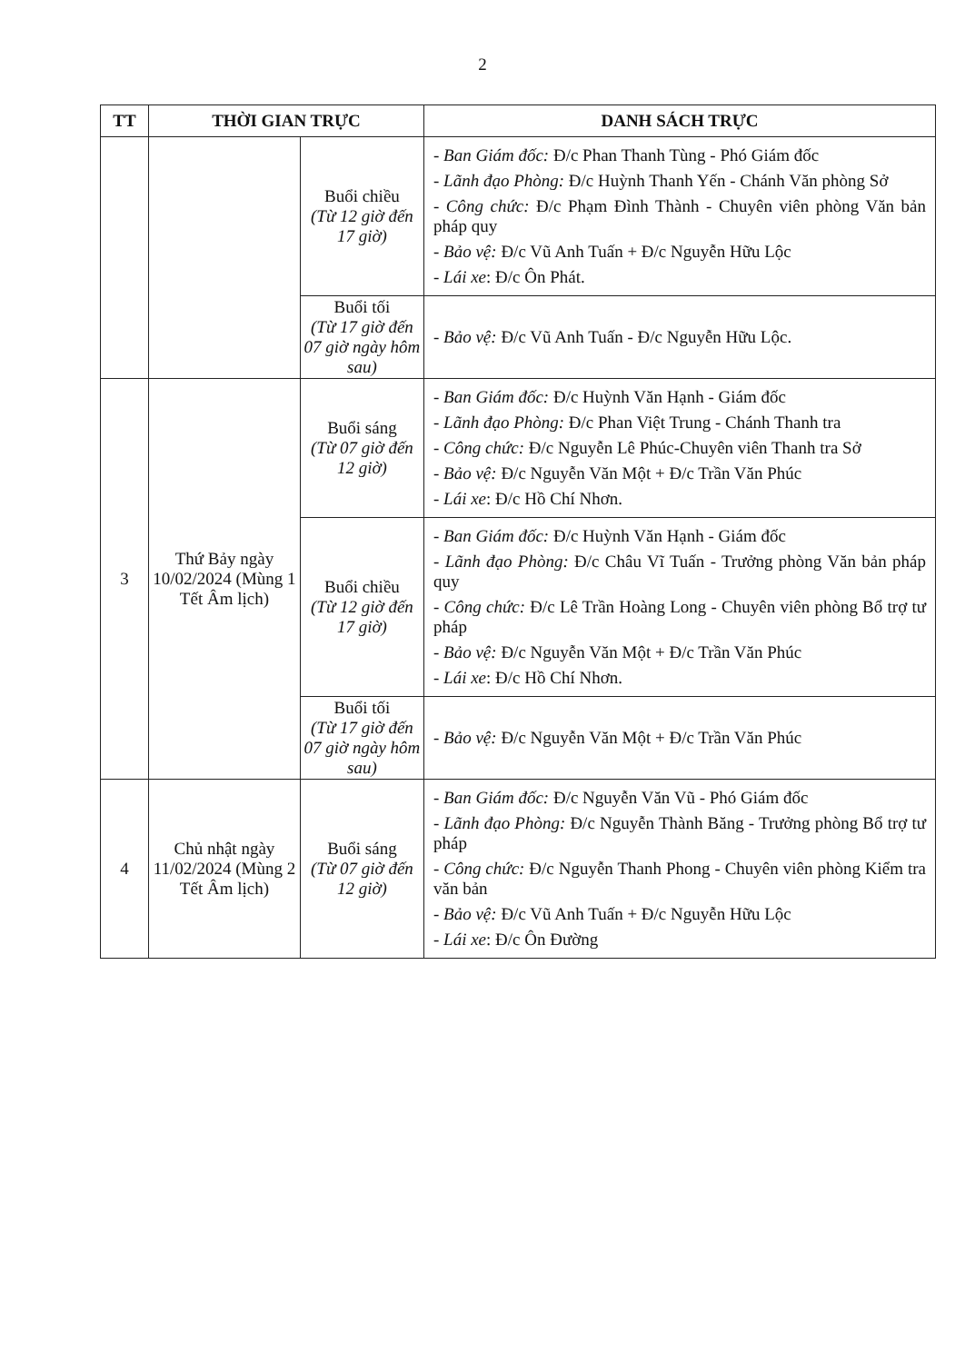2
| TT | THỜI GIAN TRỰC | | DANH SÁCH TRỰC |
| --- | --- | --- | --- |
| | | Buổi chiều (Từ 12 giờ đến 17 giờ) | - Ban Giám đốc: Đ/c Phan Thanh Tùng - Phó Giám đốc - Lãnh đạo Phòng: Đ/c Huỳnh Thanh Yến - Chánh Văn phòng Sở - Công chức: Đ/c Phạm Đình Thành - Chuyên viên phòng Văn bản pháp quy - Bảo vệ: Đ/c Vũ Anh Tuấn + Đ/c Nguyễn Hữu Lộc - Lái xe : Đ/c Ôn Phát. |
| | | Buổi tối (Từ 17 giờ đến 07 giờ ngày hôm sau) | - Bảo vệ: Đ/c Vũ Anh Tuấn - Đ/c Nguyễn Hữu Lộc. |
| 3 | Thứ Bảy ngày 10/02/2024 (Mùng 1 Tết Âm lịch) | Buổi sáng (Từ 07 giờ đến 12 giờ) | - Ban Giám đốc: Đ/c Huỳnh Văn Hạnh - Giám đốc - Lãnh đạo Phòng: Đ/c Phan Việt Trung - Chánh Thanh tra - Công chức: Đ/c Nguyễn Lê Phúc-Chuyên viên Thanh tra Sở - Bảo vệ: Đ/c Nguyễn Văn Một + Đ/c Trần Văn Phúc - Lái xe : Đ/c Hồ Chí Nhơn. |
| | | Buổi chiều (Từ 12 giờ đến 17 giờ) | - Ban Giám đốc: Đ/c Huỳnh Văn Hạnh - Giám đốc - Lãnh đạo Phòng: Đ/c Châu Vĩ Tuấn - Trưởng phòng Văn bản pháp quy - Công chức: Đ/c Lê Trần Hoàng Long - Chuyên viên phòng Bổ trợ tư pháp - Bảo vệ: Đ/c Nguyễn Văn Một + Đ/c Trần Văn Phúc - Lái xe : Đ/c Hồ Chí Nhơn. |
| | | Buổi tối (Từ 17 giờ đến 07 giờ ngày hôm sau) | - Bảo vệ: Đ/c Nguyễn Văn Một + Đ/c Trần Văn Phúc |
| 4 | Chủ nhật ngày 11/02/2024 (Mùng 2 Tết Âm lịch) | Buổi sáng (Từ 07 giờ đến 12 giờ) | - Ban Giám đốc: Đ/c Nguyễn Văn Vũ - Phó Giám đốc - Lãnh đạo Phòng: Đ/c Nguyễn Thành Băng - Trưởng phòng Bổ trợ tư pháp - Công chức: Đ/c Nguyễn Thanh Phong - Chuyên viên phòng Kiểm tra văn bản - Bảo vệ: Đ/c Vũ Anh Tuấn + Đ/c Nguyễn Hữu Lộc - Lái xe : Đ/c Ôn Đường |